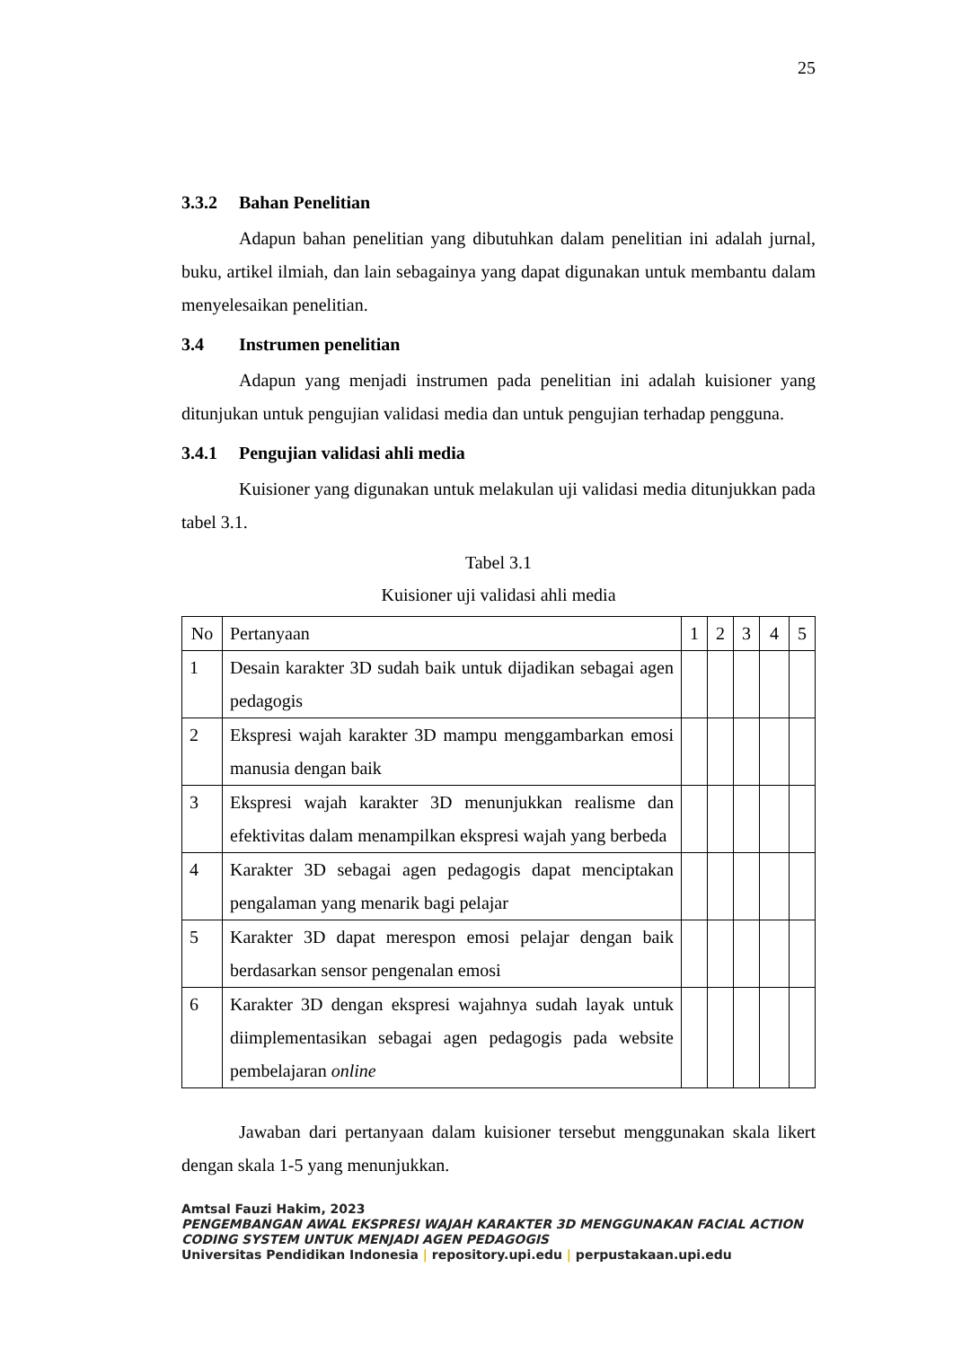25
3.3.2 Bahan Penelitian
Adapun bahan penelitian yang dibutuhkan dalam penelitian ini adalah jurnal, buku, artikel ilmiah, dan lain sebagainya yang dapat digunakan untuk membantu dalam menyelesaikan penelitian.
3.4 Instrumen penelitian
Adapun yang menjadi instrumen pada penelitian ini adalah kuisioner yang ditunjukan untuk pengujian validasi media dan untuk pengujian terhadap pengguna.
3.4.1 Pengujian validasi ahli media
Kuisioner yang digunakan untuk melakulan uji validasi media ditunjukkan pada tabel 3.1.
Tabel 3.1
Kuisioner uji validasi ahli media
| No | Pertanyaan | 1 | 2 | 3 | 4 | 5 |
| --- | --- | --- | --- | --- | --- | --- |
| 1 | Desain karakter 3D sudah baik untuk dijadikan sebagai agen pedagogis | | | | | |
| 2 | Ekspresi wajah karakter 3D mampu menggambarkan emosi manusia dengan baik | | | | | |
| 3 | Ekspresi wajah karakter 3D menunjukkan realisme dan efektivitas dalam menampilkan ekspresi wajah yang berbeda | | | | | |
| 4 | Karakter 3D sebagai agen pedagogis dapat menciptakan pengalaman yang menarik bagi pelajar | | | | | |
| 5 | Karakter 3D dapat merespon emosi pelajar dengan baik berdasarkan sensor pengenalan emosi | | | | | |
| 6 | Karakter 3D dengan ekspresi wajahnya sudah layak untuk diimplementasikan sebagai agen pedagogis pada website pembelajaran online | | | | | |
Jawaban dari pertanyaan dalam kuisioner tersebut menggunakan skala likert dengan skala 1-5 yang menunjukkan.
Amtsal Fauzi Hakim, 2023
PENGEMBANGAN AWAL EKSPRESI WAJAH KARAKTER 3D MENGGUNAKAN FACIAL ACTION
CODING SYSTEM UNTUK MENJADI AGEN PEDAGOGIS
Universitas Pendidikan Indonesia | repository.upi.edu | perpustakaan.upi.edu